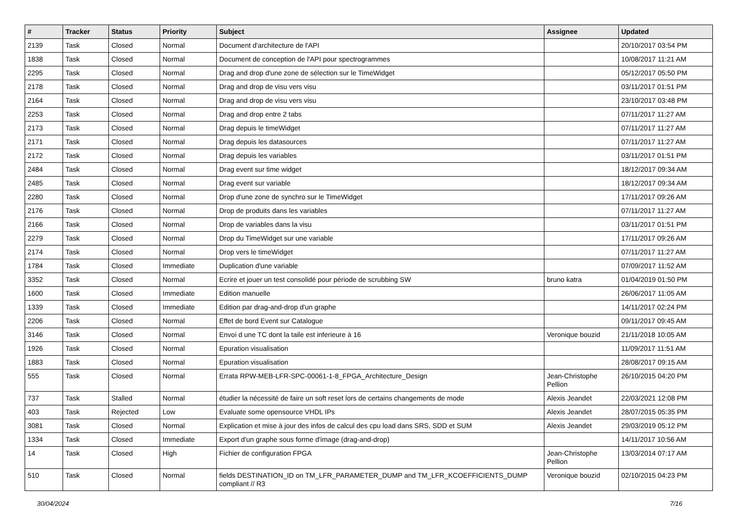| # | Tracker | Status | Priority | Subject | Assignee | Updated |
| --- | --- | --- | --- | --- | --- | --- |
| 2139 | Task | Closed | Normal | Document d'architecture de l'API | | 20/10/2017 03:54 PM |
| 1838 | Task | Closed | Normal | Document de conception de l'API pour spectrogrammes | | 10/08/2017 11:21 AM |
| 2295 | Task | Closed | Normal | Drag and drop d'une zone de sélection sur le TimeWidget | | 05/12/2017 05:50 PM |
| 2178 | Task | Closed | Normal | Drag and drop de visu vers visu | | 03/11/2017 01:51 PM |
| 2164 | Task | Closed | Normal | Drag and drop de visu vers visu | | 23/10/2017 03:48 PM |
| 2253 | Task | Closed | Normal | Drag and drop entre 2 tabs | | 07/11/2017 11:27 AM |
| 2173 | Task | Closed | Normal | Drag depuis le timeWidget | | 07/11/2017 11:27 AM |
| 2171 | Task | Closed | Normal | Drag depuis les datasources | | 07/11/2017 11:27 AM |
| 2172 | Task | Closed | Normal | Drag depuis les variables | | 03/11/2017 01:51 PM |
| 2484 | Task | Closed | Normal | Drag event sur time widget | | 18/12/2017 09:34 AM |
| 2485 | Task | Closed | Normal | Drag event sur variable | | 18/12/2017 09:34 AM |
| 2280 | Task | Closed | Normal | Drop d'une zone de synchro sur le TimeWidget | | 17/11/2017 09:26 AM |
| 2176 | Task | Closed | Normal | Drop de produits dans les variables | | 07/11/2017 11:27 AM |
| 2166 | Task | Closed | Normal | Drop de variables dans la visu | | 03/11/2017 01:51 PM |
| 2279 | Task | Closed | Normal | Drop du TimeWidget sur une variable | | 17/11/2017 09:26 AM |
| 2174 | Task | Closed | Normal | Drop vers le timeWidget | | 07/11/2017 11:27 AM |
| 1784 | Task | Closed | Immediate | Duplication d'une variable | | 07/09/2017 11:52 AM |
| 3352 | Task | Closed | Normal | Ecrire et jouer un test consolidé pour période de scrubbing SW | bruno katra | 01/04/2019 01:50 PM |
| 1600 | Task | Closed | Immediate | Edition manuelle | | 26/06/2017 11:05 AM |
| 1339 | Task | Closed | Immediate | Edition par drag-and-drop d'un graphe | | 14/11/2017 02:24 PM |
| 2206 | Task | Closed | Normal | Effet de bord Event sur Catalogue | | 09/11/2017 09:45 AM |
| 3146 | Task | Closed | Normal | Envoi d une TC dont la taile est inferieure à 16 | Veronique bouzid | 21/11/2018 10:05 AM |
| 1926 | Task | Closed | Normal | Epuration visualisation | | 11/09/2017 11:51 AM |
| 1883 | Task | Closed | Normal | Epuration visualisation | | 28/08/2017 09:15 AM |
| 555 | Task | Closed | Normal | Errata RPW-MEB-LFR-SPC-00061-1-8_FPGA_Architecture_Design | Jean-Christophe Pellion | 26/10/2015 04:20 PM |
| 737 | Task | Stalled | Normal | étudier la nécessité de faire un soft reset lors de certains changements de mode | Alexis Jeandet | 22/03/2021 12:08 PM |
| 403 | Task | Rejected | Low | Evaluate some opensource VHDL IPs | Alexis Jeandet | 28/07/2015 05:35 PM |
| 3081 | Task | Closed | Normal | Explication et mise à jour des infos de calcul des cpu load dans SRS, SDD et SUM | Alexis Jeandet | 29/03/2019 05:12 PM |
| 1334 | Task | Closed | Immediate | Export d'un graphe sous forme d'image (drag-and-drop) | | 14/11/2017 10:56 AM |
| 14 | Task | Closed | High | Fichier de configuration FPGA | Jean-Christophe Pellion | 13/03/2014 07:17 AM |
| 510 | Task | Closed | Normal | fields DESTINATION_ID on TM_LFR_PARAMETER_DUMP and TM_LFR_KCOEFFICIENTS_DUMP compliant // R3 | Veronique bouzid | 02/10/2015 04:23 PM |
30/04/2024 7/16